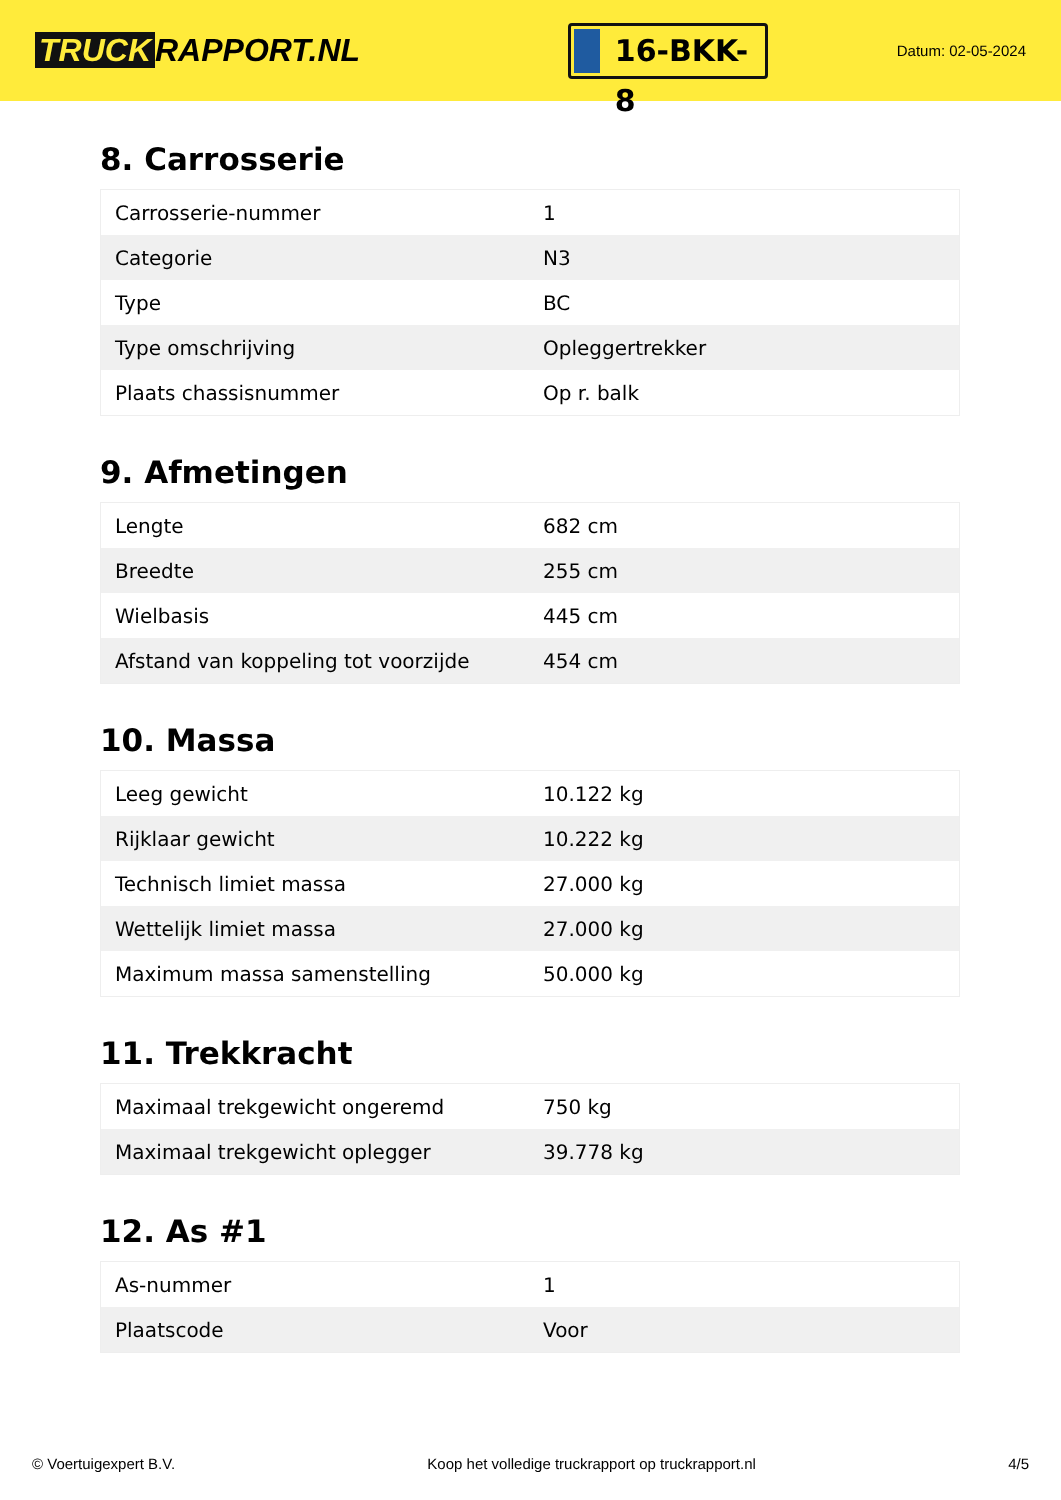TRUCK RAPPORT.NL
16-BKK-8
Datum: 02-05-2024
8. Carrosserie
| Carrosserie-nummer | 1 |
| Categorie | N3 |
| Type | BC |
| Type omschrijving | Opleggertrekker |
| Plaats chassisnummer | Op r. balk |
9. Afmetingen
| Lengte | 682 cm |
| Breedte | 255 cm |
| Wielbasis | 445 cm |
| Afstand van koppeling tot voorzijde | 454 cm |
10. Massa
| Leeg gewicht | 10.122 kg |
| Rijklaar gewicht | 10.222 kg |
| Technisch limiet massa | 27.000 kg |
| Wettelijk limiet massa | 27.000 kg |
| Maximum massa samenstelling | 50.000 kg |
11. Trekkracht
| Maximaal trekgewicht ongeremd | 750 kg |
| Maximaal trekgewicht oplegger | 39.778 kg |
12. As #1
| As-nummer | 1 |
| Plaatscode | Voor |
© Voertuigexpert B.V. Koop het volledige truckrapport op truckrapport.nl 4/5